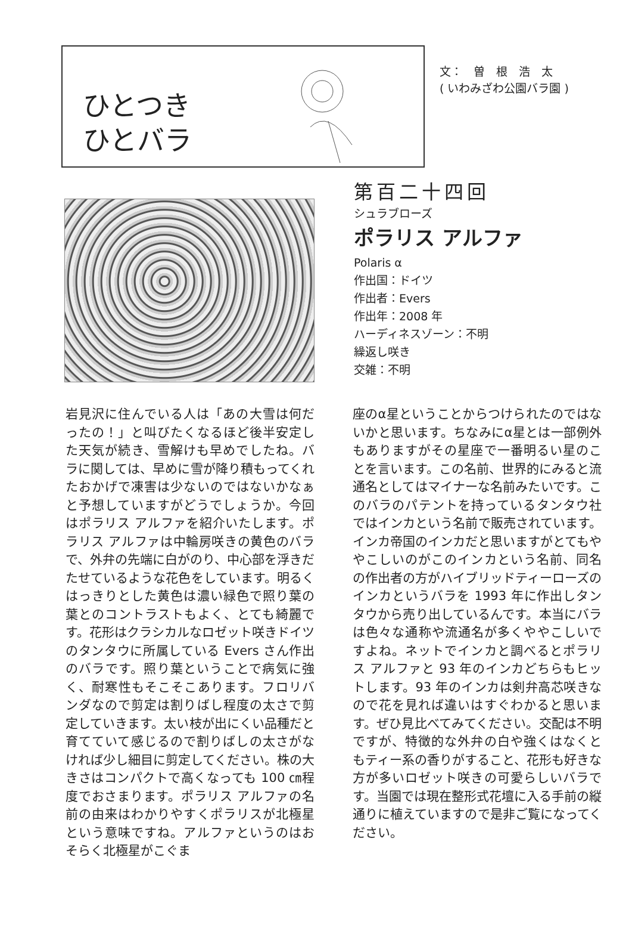ひとつき
ひとバラ
文：　曽　根　浩　太
( いわみざわ公園バラ園 )
第百二十四回
シュラブローズ
ポラリス アルファ
Polaris α
作出国：ドイツ
作出者：Evers
作出年：2008 年
ハーディネスゾーン：不明
繰返し咲き
交雑：不明
岩見沢に住んでいる人は「あの大雪は何だったの！」と叫びたくなるほど後半安定した天気が続き、雪解けも早めでしたね。バラに関しては、早めに雪が降り積もってくれたおかげで凍害は少ないのではないかなぁと予想していますがどうでしょうか。今回はポラリス アルファを紹介いたします。ポラリス アルファは中輪房咲きの黄色のバラで、外弁の先端に白がのり、中心部を浮きだたせているような花色をしています。明るくはっきりとした黄色は濃い緑色で照り葉の葉とのコントラストもよく、とても綺麗です。花形はクラシカルなロゼット咲きドイツのタンタウに所属している Evers さん作出のバラです。照り葉ということで病気に強く、耐寒性もそこそこあります。フロリバンダなので剪定は割りばし程度の太さで剪定していきます。太い枝が出にくい品種だと育てていて感じるので割りばしの太さがなければ少し細目に剪定してください。株の大きさはコンパクトで高くなっても 100 ㎝程度でおさまります。ポラリス アルファの名前の由来はわかりやすくポラリスが北極星という意味ですね。アルファというのはおそらく北極星がこぐま
座のα星ということからつけられたのではないかと思います。ちなみにα星とは一部例外もありますがその星座で一番明るい星のことを言います。この名前、世界的にみると流通名としてはマイナーな名前みたいです。このバラのパテントを持っているタンタウ社ではインカという名前で販売されています。インカ帝国のインカだと思いますがとてもややこしいのがこのインカという名前、同名の作出者の方がハイブリッドティーローズのインカというバラを 1993 年に作出しタンタウから売り出しているんです。本当にバラは色々な通称や流通名が多くややこしいですよね。ネットでインカと調べるとポラリス アルファと 93 年のインカどちらもヒットします。93 年のインカは剣弁高芯咲きなので花を見れば違いはすぐわかると思います。ぜひ見比べてみてください。交配は不明ですが、特徴的な外弁の白や強くはなくともティー系の香りがすること、花形も好きな方が多いロゼット咲きの可愛らしいバラです。当園では現在整形式花壇に入る手前の縦通りに植えていますので是非ご覧になってください。